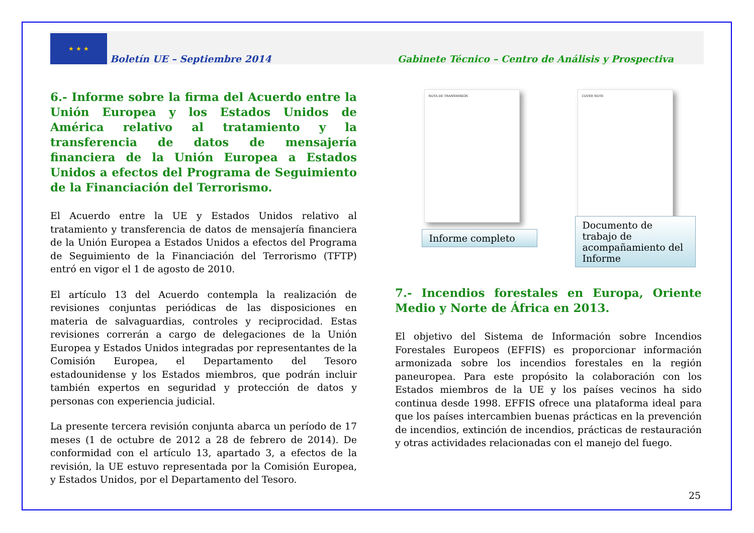★ ★ ★
Boletín UE – Septiembre 2014 Gabinete Técnico – Centro de Análisis y Prospectiva
6.- Informe sobre la firma del Acuerdo entre la Unión Europea y los Estados Unidos de América relativo al tratamiento y la transferencia de datos de mensajería financiera de la Unión Europea a Estados Unidos a efectos del Programa de Seguimiento de la Financiación del Terrorismo.
El Acuerdo entre la UE y Estados Unidos relativo al tratamiento y transferencia de datos de mensajería financiera de la Unión Europea a Estados Unidos a efectos del Programa de Seguimiento de la Financiación del Terrorismo (TFTP) entró en vigor el 1 de agosto de 2010.
El artículo 13 del Acuerdo contempla la realización de revisiones conjuntas periódicas de las disposiciones en materia de salvaguardias, controles y reciprocidad. Estas revisiones correrán a cargo de delegaciones de la Unión Europea y Estados Unidos integradas por representantes de la Comisión Europea, el Departamento del Tesoro estadounidense y los Estados miembros, que podrán incluir también expertos en seguridad y protección de datos y personas con experiencia judicial.
La presente tercera revisión conjunta abarca un período de 17 meses (1 de octubre de 2012 a 28 de febrero de 2014). De conformidad con el artículo 13, apartado 3, a efectos de la revisión, la UE estuvo representada por la Comisión Europea, y Estados Unidos, por el Departamento del Tesoro.
NOTA DE TRANSMISIÓN
Informe completo
COVER NOTE
Documento de trabajo de acompañamiento del Informe
7.- Incendios forestales en Europa, Oriente Medio y Norte de África en 2013.
El objetivo del Sistema de Información sobre Incendios Forestales Europeos (EFFIS) es proporcionar información armonizada sobre los incendios forestales en la región paneuropea. Para este propósito la colaboración con los Estados miembros de la UE y los países vecinos ha sido continua desde 1998. EFFIS ofrece una plataforma ideal para que los países intercambien buenas prácticas en la prevención de incendios, extinción de incendios, prácticas de restauración y otras actividades relacionadas con el manejo del fuego.
25